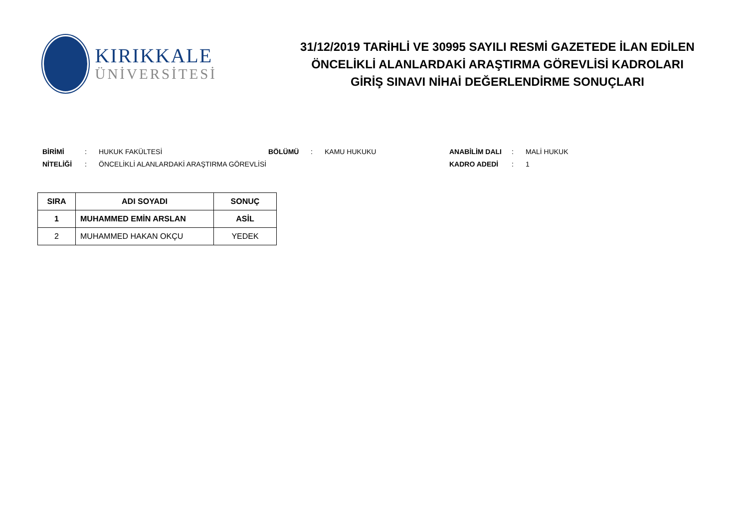KIRIKKALE
ÜNİVERSİTESİ
31/12/2019 TARİHLİ VE 30995 SAYILI RESMİ GAZETEDE İLAN EDİLEN
ÖNCELİKLİ ALANLARDAKİ ARAŞTIRMA GÖREVLİSİ KADROLARI
GİRİŞ SINAVI NİHAİ DEĞERLENDİRME SONUÇLARI
BİRİMİ: HUKUK FAKÜLTESİ BÖLÜMÜ: KAMU HUKUKU ANABİLİM DALI: MALİ HUKUK
NİTELİĞİ: ÖNCELİKLİ ALANLARDAKİ ARAŞTIRMA GÖREVLİSİ KADRO ADEDİ: 1
| SIRA | ADI SOYADI | SONUÇ |
| --- | --- | --- |
| 1 | MUHAMMED EMİN ARSLAN | ASİL |
| 2 | MUHAMMED HAKAN OKÇU | YEDEK |